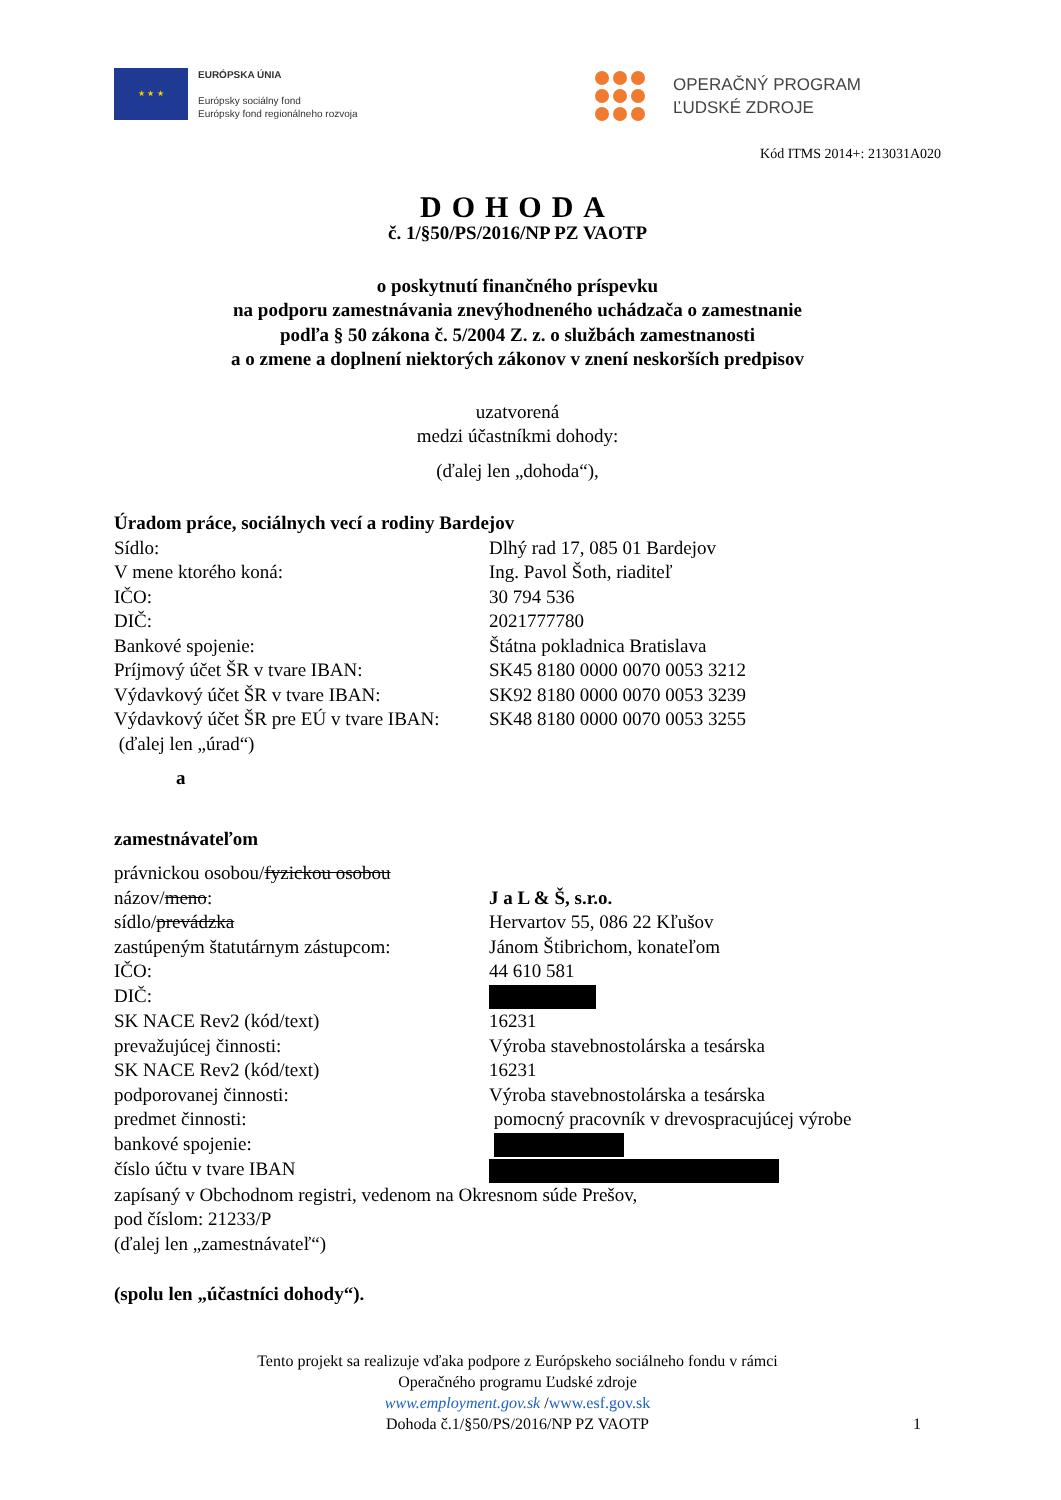★ ★ ★
EURÓPSKA ÚNIA
Európsky sociálny fond
Európsky fond regionálneho rozvoja
OPERAČNÝ PROGRAM
ĽUDSKÉ ZDROJE
Kód ITMS 2014+: 213031A020
DOHODA
č. 1/§50/PS/2016/NP PZ VAOTP
o poskytnutí finančného príspevku
na podporu zamestnávania znevýhodneného uchádzača o zamestnanie
podľa § 50 zákona č. 5/2004 Z. z. o službách zamestnanosti
a o zmene a doplnení niektorých zákonov v znení neskorších predpisov
uzatvorená
medzi účastníkmi dohody:
(ďalej len „dohoda“),
Úradom práce, sociálnych vecí a rodiny Bardejov
Sídlo: Dlhý rad 17, 085 01 Bardejov
V mene ktorého koná: Ing. Pavol Šoth, riaditeľ
IČO: 30 794 536
DIČ: 2021777780
Bankové spojenie: Štátna pokladnica Bratislava
Príjmový účet ŠR v tvare IBAN: SK45 8180 0000 0070 0053 3212
Výdavkový účet ŠR v tvare IBAN: SK92 8180 0000 0070 0053 3239
Výdavkový účet ŠR pre EÚ v tvare IBAN:
SK48 8180 0000 0070 0053 3255
(ďalej len „úrad“)
a
zamestnávateľom
právnickou osobou/fyzickou osobou
názov/meno: J a L & Š, s.r.o.
sídlo/prevádzka Hervartov 55, 086 22 Kľušov
zastúpeným štatutárnym zástupcom:
Jánom Štibrichom, konateľom
IČO: 44 610 581
DIČ:
SK NACE Rev2 (kód/text) 16231
prevažujúcej činnosti: Výroba stavebnostolárska a tesárska
SK NACE Rev2 (kód/text) 16231
podporovanej činnosti: Výroba stavebnostolárska a tesárska
predmet činnosti: pomocný pracovník v drevospracujúcej výrobe
bankové spojenie:
číslo účtu v tvare IBAN
zapísaný v Obchodnom registri, vedenom na Okresnom súde Prešov,
pod číslom: 21233/P
(ďalej len „zamestnávateľ“)
(spolu len „účastníci dohody“).
Tento projekt sa realizuje vďaka podpore z Európskeho sociálneho fondu v rámci
Operačného programu Ľudské zdroje
www.employment.gov.sk /www.esf.gov.sk
Dohoda č.1/§50/PS/2016/NP PZ VAOTP 1